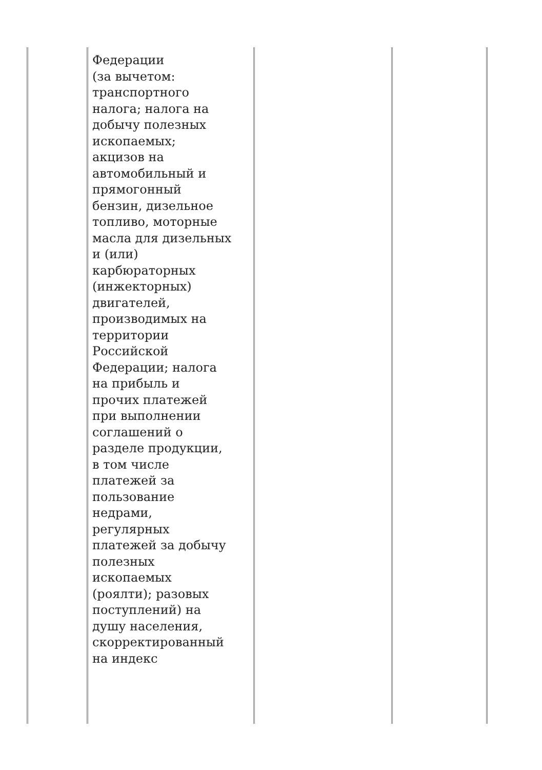| | Федерации (за вычетом: транспортного налога; налога на добычу полезных ископаемых; акцизов на автомобильный и прямогонный бензин, дизельное топливо, моторные масла для дизельных и (или) карбюраторных (инжекторных) двигателей, производимых на территории Российской Федерации; налога на прибыль и прочих платежей при выполнении соглашений о разделе продукции, в том числе платежей за пользование недрами, регулярных платежей за добычу полезных ископаемых (роялти); разовых поступлений) на душу населения, скорректированный на индекс | | |